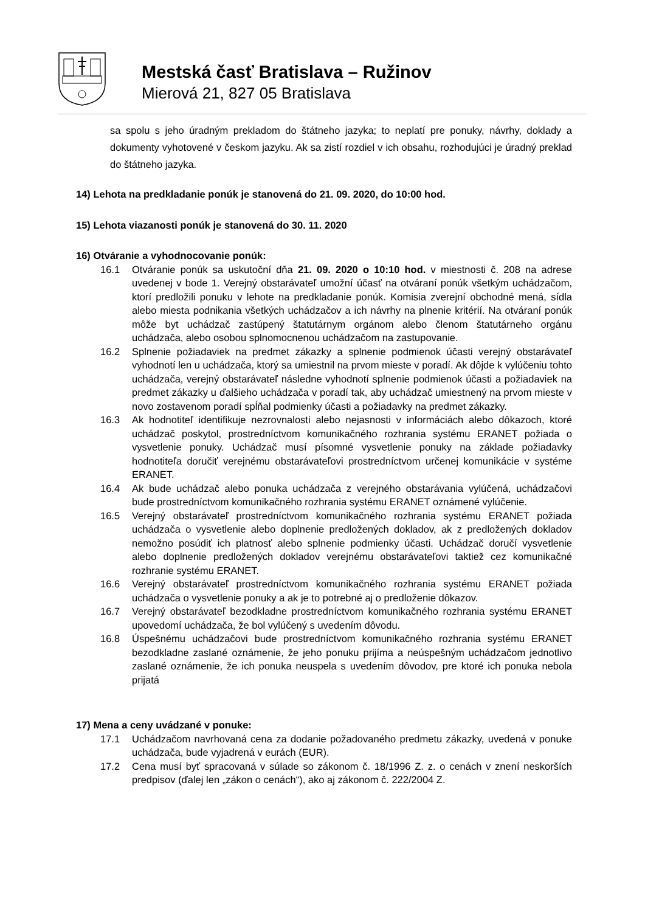Mestská časť Bratislava – Ružinov
Mierová 21, 827 05 Bratislava
sa spolu s jeho úradným prekladom do štátneho jazyka; to neplatí pre ponuky, návrhy, doklady a dokumenty vyhotovené v českom jazyku. Ak sa zistí rozdiel v ich obsahu, rozhodujúci je úradný preklad do štátneho jazyka.
14) Lehota na predkladanie ponúk je stanovená do 21. 09. 2020, do 10:00 hod.
15) Lehota viazanosti ponúk je stanovená do 30. 11. 2020
16) Otváranie a vyhodnocovanie ponúk:
16.1 Otváranie ponúk sa uskutoční dňa 21. 09. 2020 o 10:10 hod. v miestnosti č. 208 na adrese uvedenej v bode 1. Verejný obstarávateľ umožní účasť na otváraní ponúk všetkým uchádzačom, ktorí predložili ponuku v lehote na predkladanie ponúk. Komisia zverejní obchodné mená, sídla alebo miesta podnikania všetkých uchádzačov a ich návrhy na plnenie kritérií. Na otváraní ponúk môže byt uchádzač zastúpený štatutárnym orgánom alebo členom štatutárneho orgánu uchádzača, alebo osobou splnomocnenou uchádzačom na zastupovanie.
16.2 Splnenie požiadaviek na predmet zákazky a splnenie podmienok účasti verejný obstarávateľ vyhodnotí len u uchádzača, ktorý sa umiestnil na prvom mieste v poradí. Ak dôjde k vylúčeniu tohto uchádzača, verejný obstarávateľ následne vyhodnotí splnenie podmienok účasti a požiadaviek na predmet zákazky u ďalšieho uchádzača v poradí tak, aby uchádzač umiestnený na prvom mieste v novo zostavenom poradí spĺňal podmienky účasti a požiadavky na predmet zákazky.
16.3 Ak hodnotiteľ identifikuje nezrovnalosti alebo nejasnosti v informáciách alebo dôkazoch, ktoré uchádzač poskytol, prostredníctvom komunikačného rozhrania systému ERANET požiada o vysvetlenie ponuky. Uchádzač musí písomné vysvetlenie ponuky na základe požiadavky hodnotiteľa doručiť verejnému obstarávateľovi prostredníctvom určenej komunikácie v systéme ERANET.
16.4 Ak bude uchádzač alebo ponuka uchádzača z verejného obstarávania vylúčená, uchádzačovi bude prostredníctvom komunikačného rozhrania systému ERANET oznámené vylúčenie.
16.5 Verejný obstarávateľ prostredníctvom komunikačného rozhrania systému ERANET požiada uchádzača o vysvetlenie alebo doplnenie predložených dokladov, ak z predložených dokladov nemožno posúdiť ich platnosť alebo splnenie podmienky účasti. Uchádzač doručí vysvetlenie alebo doplnenie predložených dokladov verejnému obstarávateľovi taktiež cez komunikačné rozhranie systému ERANET.
16.6 Verejný obstarávateľ prostredníctvom komunikačného rozhrania systému ERANET požiada uchádzača o vysvetlenie ponuky a ak je to potrebné aj o predloženie dôkazov.
16.7 Verejný obstarávateľ bezodkladne prostredníctvom komunikačného rozhrania systému ERANET upovedomí uchádzača, že bol vylúčený s uvedením dôvodu.
16.8 Úspešnému uchádzačovi bude prostredníctvom komunikačného rozhrania systému ERANET bezodkladne zaslané oznámenie, že jeho ponuku prijíma a neúspešným uchádzačom jednotlivo zaslané oznámenie, že ich ponuka neuspela s uvedením dôvodov, pre ktoré ich ponuka nebola prijatá
17) Mena a ceny uvádzané v ponuke:
17.1 Uchádzačom navrhovaná cena za dodanie požadovaného predmetu zákazky, uvedená v ponuke uchádzača, bude vyjadrená v eurách (EUR).
17.2 Cena musí byť spracovaná v súlade so zákonom č. 18/1996 Z. z. o cenách v znení neskorších predpisov (ďalej len „zákon o cenách“), ako aj zákonom č. 222/2004 Z.